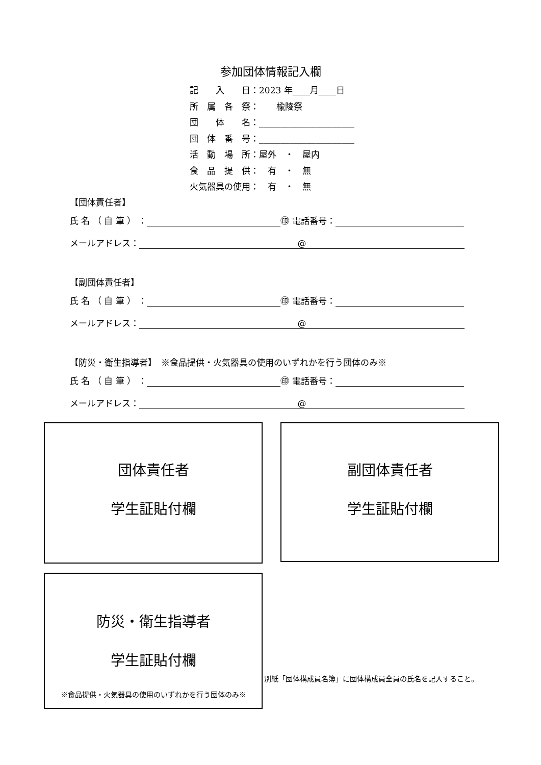参加団体情報記入欄
記　　入　　日：2023 年____月____日
所　属　各　祭：　　楡陵祭
団　　体　　名：______________________
団　体　番　号：______________________
活　動　場　所：屋外　・　屋内
食　品　提　供：　有　・　無
火気器具の使用：　有　・　無
【団体責任者】
氏 名 （ 自 筆 ） ： ㊞ 電話番号：
メールアドレス： @
【副団体責任者】
氏 名 （ 自 筆 ） ： ㊞ 電話番号：
メールアドレス： @
【防災・衛生指導者】　※食品提供・火気器具の使用のいずれかを行う団体のみ※
氏 名 （ 自 筆 ） ： ㊞ 電話番号：
メールアドレス： @
団体責任者
学生証貼付欄
副団体責任者
学生証貼付欄
防災・衛生指導者
学生証貼付欄
※食品提供・火気器具の使用のいずれかを行う団体のみ※
別紙「団体構成員名簿」に団体構成員全員の氏名を記入すること。